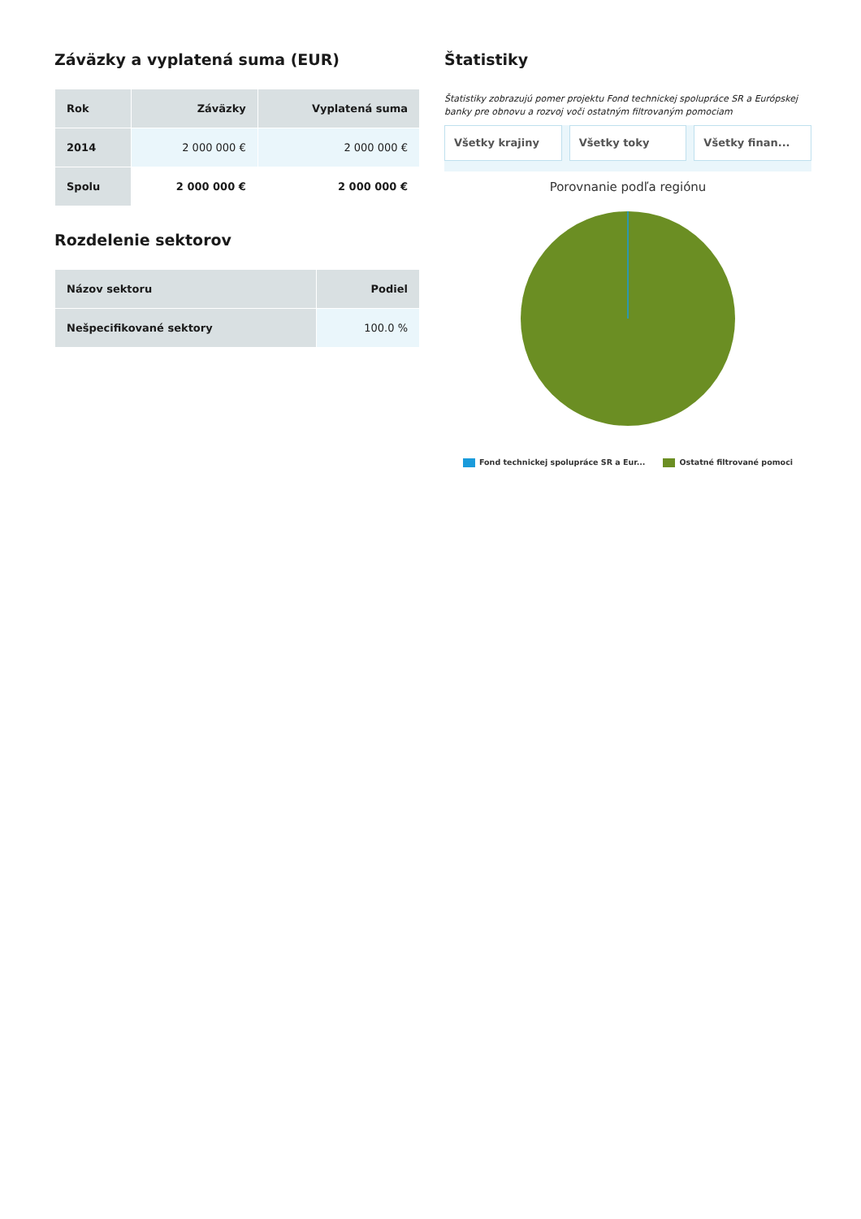Záväzky a vyplatená suma (EUR)
| Rok | Záväzky | Vyplatená suma |
| --- | --- | --- |
| 2014 | 2 000 000 € | 2 000 000 € |
| Spolu | 2 000 000 € | 2 000 000 € |
Rozdelenie sektorov
| Názov sektoru | Podiel |
| --- | --- |
| Nešpecifikované sektory | 100.0 % |
Štatistiky
Štatistiky zobrazujú pomer projektu Fond technickej spolupráce SR a Európskej banky pre obnovu a rozvoj voči ostatným filtrovaným pomociam
Všetky krajiny Všetky toky Všetky finan...
Porovnanie podľa regiónu
Fond technickej spolupráce SR a Eur... Ostatné filtrované pomoci